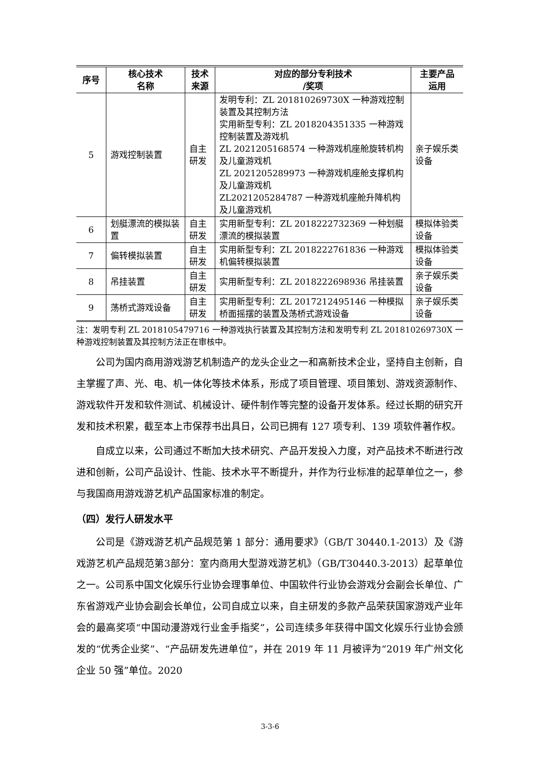| 序号 | 核心技术 名称 | 技术 来源 | 对应的部分专利技术 /奖项 | 主要产品 运用 |
| --- | --- | --- | --- | --- |
| 5 | 游戏控制装置 | 自主 研发 | 发明专利：ZL 201810269730X 一种游戏控制装置及其控制方法 实用新型专利：ZL 2018204351335 一种游戏控制装置及游戏机 ZL 2021205168574 一种游戏机座舱旋转机构及儿童游戏机 ZL 2021205289973 一种游戏机座舱支撑机构及儿童游戏机 ZL2021205284787 一种游戏机座舱升降机构及儿童游戏机 | 亲子娱乐类设备 |
| 6 | 划艇漂流的模拟装置 | 自主 研发 | 实用新型专利：ZL 2018222732369 一种划艇漂流的模拟装置 | 模拟体验类设备 |
| 7 | 偏转模拟装置 | 自主 研发 | 实用新型专利：ZL 2018222761836 一种游戏机偏转模拟装置 | 模拟体验类设备 |
| 8 | 吊挂装置 | 自主 研发 | 实用新型专利：ZL 2018222698936 吊挂装置 | 亲子娱乐类设备 |
| 9 | 荡桥式游戏设备 | 自主 研发 | 实用新型专利：ZL 2017212495146 一种模拟桥面摇摆的装置及荡桥式游戏设备 | 亲子娱乐类设备 |
注：发明专利 ZL 2018105479716 一种游戏执行装置及其控制方法和发明专利 ZL 201810269730X 一种游戏控制装置及其控制方法正在审核中。
公司为国内商用游戏游艺机制造产的龙头企业之一和高新技术企业，坚持自主创新，自主掌握了声、光、电、机一体化等技术体系，形成了项目管理、项目策划、游戏资源制作、游戏软件开发和软件测试、机械设计、硬件制作等完整的设备开发体系。经过长期的研究开发和技术积累，截至本上市保荐书出具日，公司已拥有 127 项专利、139 项软件著作权。
自成立以来，公司通过不断加大技术研究、产品开发投入力度，对产品技术不断进行改进和创新，公司产品设计、性能、技术水平不断提升，并作为行业标准的起草单位之一，参与我国商用游戏游艺机产品国家标准的制定。
（四）发行人研发水平
公司是《游戏游艺机产品规范第 1 部分：通用要求》（GB/T 30440.1-2013）及《游戏游艺机产品规范第3部分：室内商用大型游戏游艺机》（GB/T30440.3-2013）起草单位之一。公司系中国文化娱乐行业协会理事单位、中国软件行业协会游戏分会副会长单位、广东省游戏产业协会副会长单位，公司自成立以来，自主研发的多款产品荣获国家游戏产业年会的最高奖项“中国动漫游戏行业金手指奖”，公司连续多年获得中国文化娱乐行业协会颁发的“优秀企业奖”、“产品研发先进单位”，并在 2019 年 11 月被评为“2019 年广州文化企业 50 强”单位。2020
3-3-6